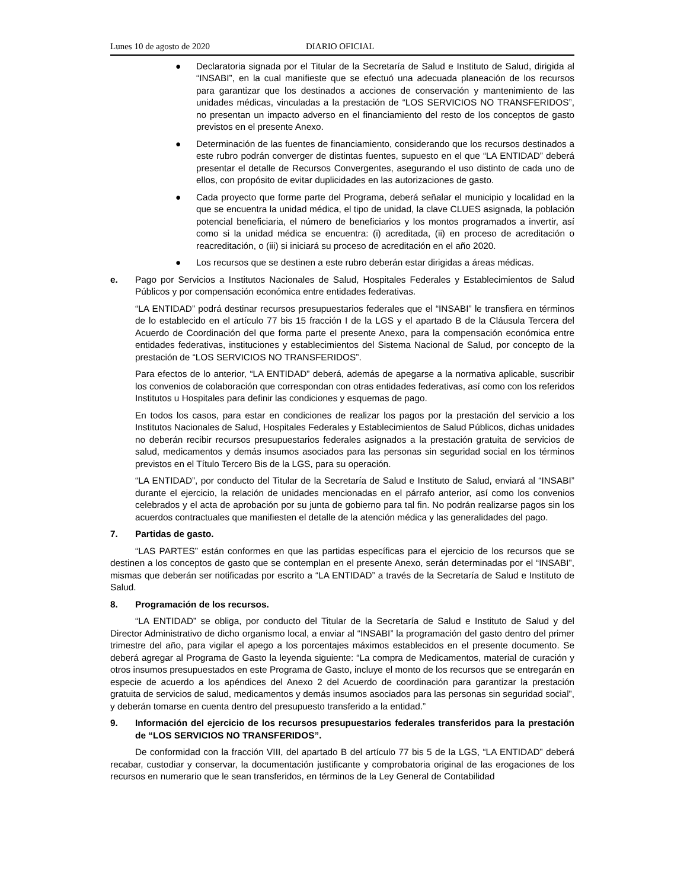Lunes 10 de agosto de 2020 DIARIO OFICIAL
● Declaratoria signada por el Titular de la Secretaría de Salud e Instituto de Salud, dirigida al “INSABI”, en la cual manifieste que se efectuó una adecuada planeación de los recursos para garantizar que los destinados a acciones de conservación y mantenimiento de las unidades médicas, vinculadas a la prestación de “LOS SERVICIOS NO TRANSFERIDOS”, no presentan un impacto adverso en el financiamiento del resto de los conceptos de gasto previstos en el presente Anexo.
● Determinación de las fuentes de financiamiento, considerando que los recursos destinados a este rubro podrán converger de distintas fuentes, supuesto en el que “LA ENTIDAD” deberá presentar el detalle de Recursos Convergentes, asegurando el uso distinto de cada uno de ellos, con propósito de evitar duplicidades en las autorizaciones de gasto.
● Cada proyecto que forme parte del Programa, deberá señalar el municipio y localidad en la que se encuentra la unidad médica, el tipo de unidad, la clave CLUES asignada, la población potencial beneficiaria, el número de beneficiarios y los montos programados a invertir, así como si la unidad médica se encuentra: (i) acreditada, (ii) en proceso de acreditación o reacreditación, o (iii) si iniciará su proceso de acreditación en el año 2020.
● Los recursos que se destinen a este rubro deberán estar dirigidas a áreas médicas.
e. Pago por Servicios a Institutos Nacionales de Salud, Hospitales Federales y Establecimientos de Salud Públicos y por compensación económica entre entidades federativas.
“LA ENTIDAD” podrá destinar recursos presupuestarios federales que el “INSABI” le transfiera en términos de lo establecido en el artículo 77 bis 15 fracción I de la LGS y el apartado B de la Cláusula Tercera del Acuerdo de Coordinación del que forma parte el presente Anexo, para la compensación económica entre entidades federativas, instituciones y establecimientos del Sistema Nacional de Salud, por concepto de la prestación de “LOS SERVICIOS NO TRANSFERIDOS”.
Para efectos de lo anterior, “LA ENTIDAD” deberá, además de apegarse a la normativa aplicable, suscribir los convenios de colaboración que correspondan con otras entidades federativas, así como con los referidos Institutos u Hospitales para definir las condiciones y esquemas de pago.
En todos los casos, para estar en condiciones de realizar los pagos por la prestación del servicio a los Institutos Nacionales de Salud, Hospitales Federales y Establecimientos de Salud Públicos, dichas unidades no deberán recibir recursos presupuestarios federales asignados a la prestación gratuita de servicios de salud, medicamentos y demás insumos asociados para las personas sin seguridad social en los términos previstos en el Título Tercero Bis de la LGS, para su operación.
“LA ENTIDAD”, por conducto del Titular de la Secretaría de Salud e Instituto de Salud, enviará al “INSABI” durante el ejercicio, la relación de unidades mencionadas en el párrafo anterior, así como los convenios celebrados y el acta de aprobación por su junta de gobierno para tal fin. No podrán realizarse pagos sin los acuerdos contractuales que manifiesten el detalle de la atención médica y las generalidades del pago.
7. Partidas de gasto.
“LAS PARTES” están conformes en que las partidas específicas para el ejercicio de los recursos que se destinen a los conceptos de gasto que se contemplan en el presente Anexo, serán determinadas por el “INSABI”, mismas que deberán ser notificadas por escrito a “LA ENTIDAD” a través de la Secretaría de Salud e Instituto de Salud.
8. Programación de los recursos.
“LA ENTIDAD” se obliga, por conducto del Titular de la Secretaría de Salud e Instituto de Salud y del Director Administrativo de dicho organismo local, a enviar al “INSABI” la programación del gasto dentro del primer trimestre del año, para vigilar el apego a los porcentajes máximos establecidos en el presente documento. Se deberá agregar al Programa de Gasto la leyenda siguiente: “La compra de Medicamentos, material de curación y otros insumos presupuestados en este Programa de Gasto, incluye el monto de los recursos que se entregarán en especie de acuerdo a los apéndices del Anexo 2 del Acuerdo de coordinación para garantizar la prestación gratuita de servicios de salud, medicamentos y demás insumos asociados para las personas sin seguridad social”, y deberán tomarse en cuenta dentro del presupuesto transferido a la entidad.”
9. Información del ejercicio de los recursos presupuestarios federales transferidos para la prestación de “LOS SERVICIOS NO TRANSFERIDOS”.
De conformidad con la fracción VIII, del apartado B del artículo 77 bis 5 de la LGS, “LA ENTIDAD” deberá recabar, custodiar y conservar, la documentación justificante y comprobatoria original de las erogaciones de los recursos en numerario que le sean transferidos, en términos de la Ley General de Contabilidad